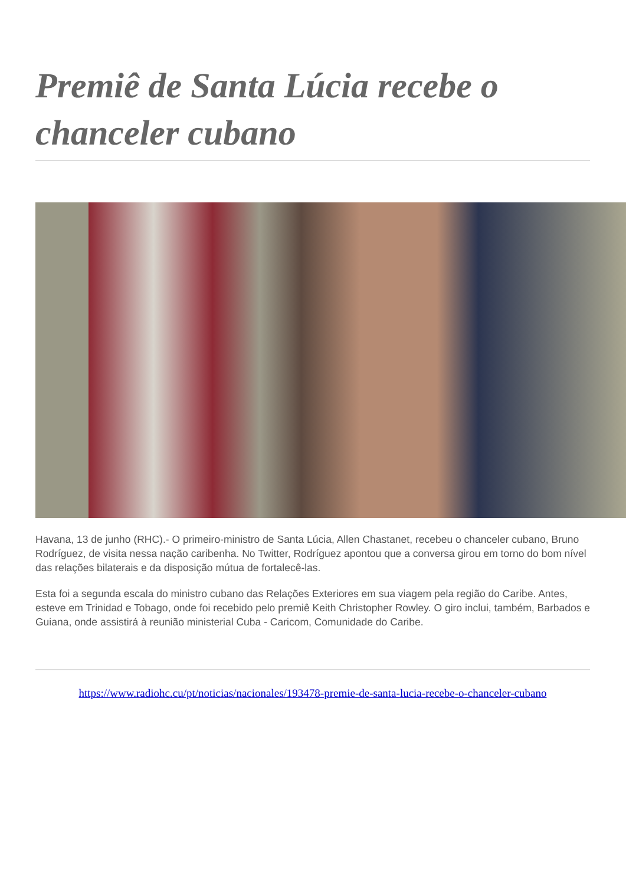Premiê de Santa Lúcia recebe o chanceler cubano
Havana, 13 de junho (RHC).- O primeiro-ministro de Santa Lúcia, Allen Chastanet, recebeu o chanceler cubano, Bruno Rodríguez, de visita nessa nação caribenha. No Twitter, Rodríguez apontou que a conversa girou em torno do bom nível das relações bilaterais e da disposição mútua de fortalecê-las.
Esta foi a segunda escala do ministro cubano das Relações Exteriores em sua viagem pela região do Caribe. Antes, esteve em Trinidad e Tobago, onde foi recebido pelo premiê Keith Christopher Rowley. O giro inclui, também, Barbados e Guiana, onde assistirá à reunião ministerial Cuba - Caricom, Comunidade do Caribe.
https://www.radiohc.cu/pt/noticias/nacionales/193478-premie-de-santa-lucia-recebe-o-chanceler-cubano